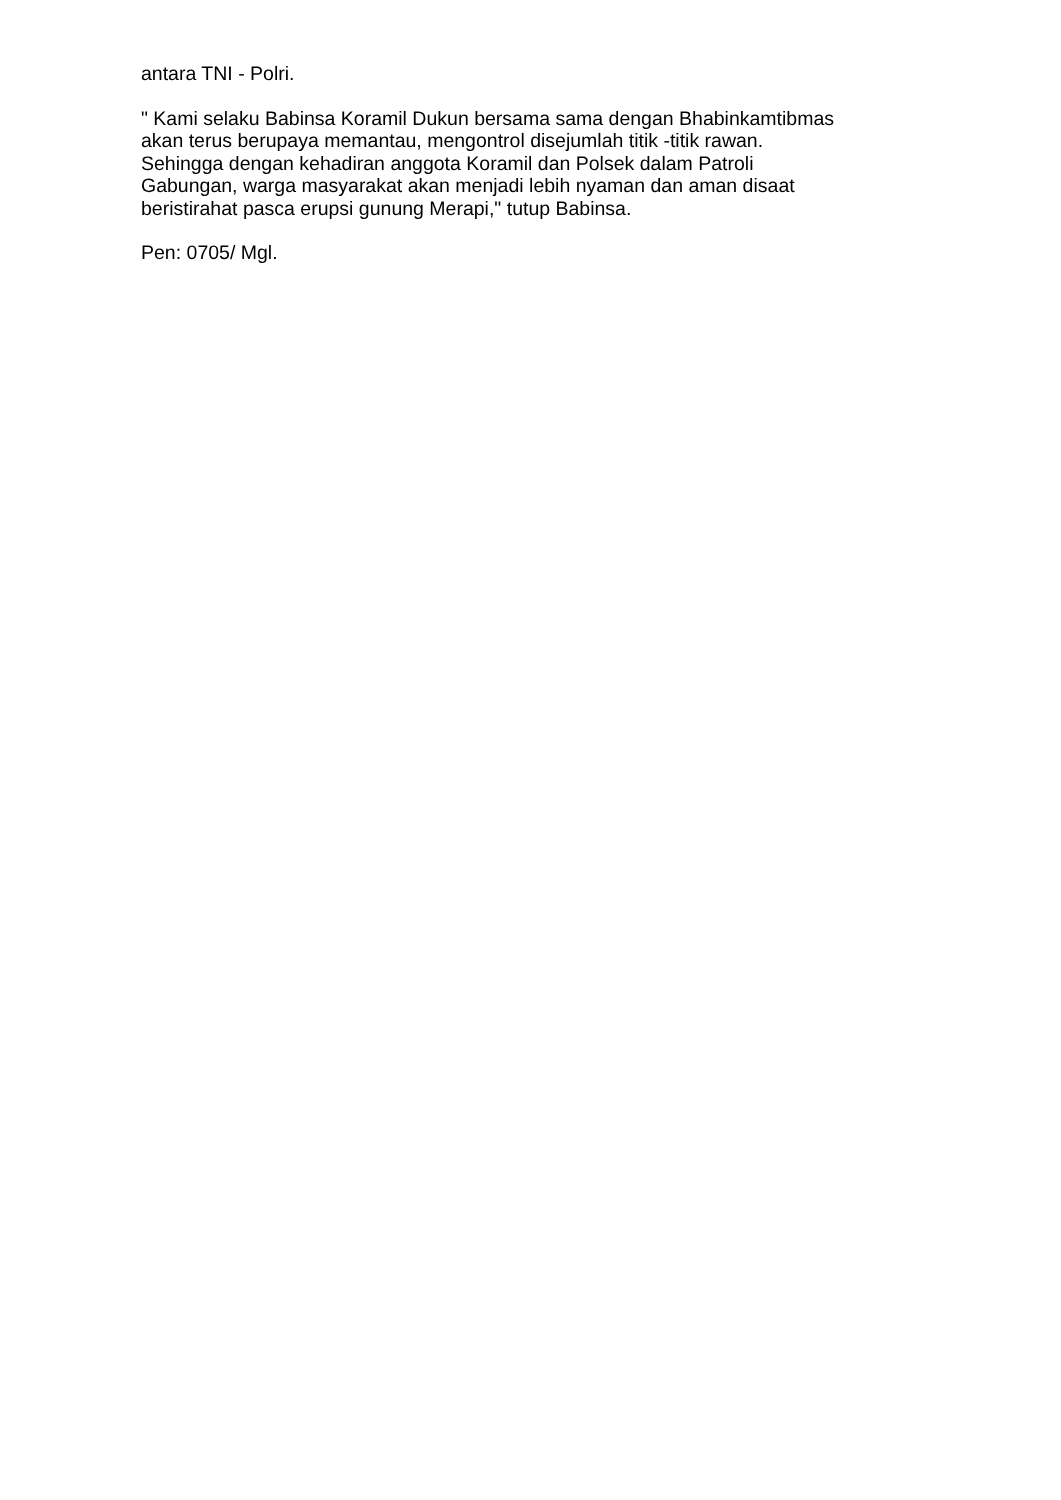antara TNI - Polri.
" Kami selaku Babinsa Koramil Dukun bersama sama dengan Bhabinkamtibmas
akan terus berupaya memantau, mengontrol disejumlah titik -titik rawan.
Sehingga dengan kehadiran anggota Koramil dan Polsek dalam Patroli
Gabungan, warga masyarakat akan menjadi lebih nyaman dan aman disaat
beristirahat pasca erupsi gunung Merapi," tutup Babinsa.
Pen: 0705/ Mgl.